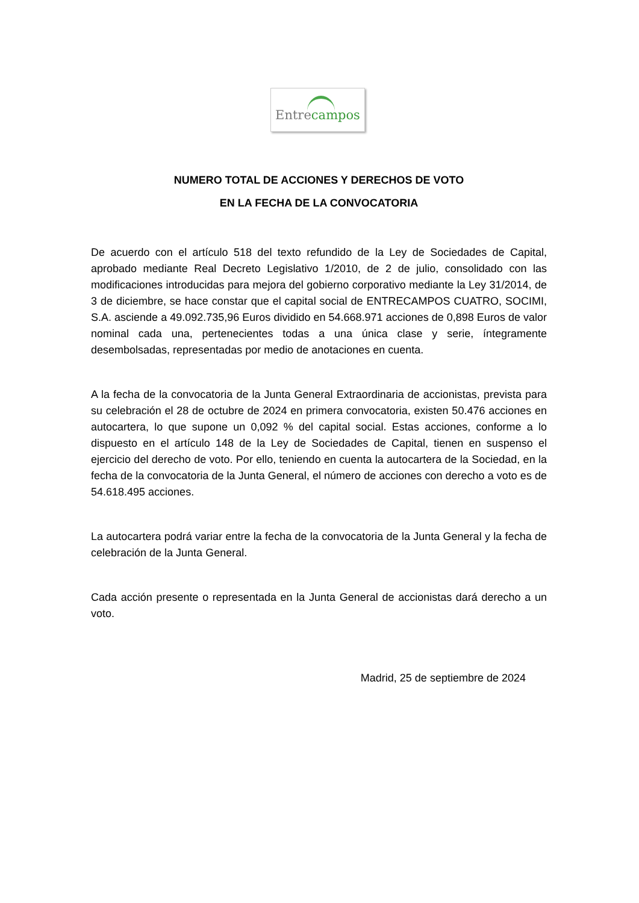Entrecampos
NUMERO TOTAL DE ACCIONES Y DERECHOS DE VOTO
EN LA FECHA DE LA CONVOCATORIA
De acuerdo con el artículo 518 del texto refundido de la Ley de Sociedades de Capital, aprobado mediante Real Decreto Legislativo 1/2010, de 2 de julio, consolidado con las modificaciones introducidas para mejora del gobierno corporativo mediante la Ley 31/2014, de 3 de diciembre, se hace constar que el capital social de ENTRECAMPOS CUATRO, SOCIMI, S.A. asciende a 49.092.735,96 Euros dividido en 54.668.971 acciones de 0,898 Euros de valor nominal cada una, pertenecientes todas a una única clase y serie, íntegramente desembolsadas, representadas por medio de anotaciones en cuenta.
A la fecha de la convocatoria de la Junta General Extraordinaria de accionistas, prevista para su celebración el 28 de octubre de 2024 en primera convocatoria, existen 50.476 acciones en autocartera, lo que supone un 0,092 % del capital social. Estas acciones, conforme a lo dispuesto en el artículo 148 de la Ley de Sociedades de Capital, tienen en suspenso el ejercicio del derecho de voto. Por ello, teniendo en cuenta la autocartera de la Sociedad, en la fecha de la convocatoria de la Junta General, el número de acciones con derecho a voto es de 54.618.495 acciones.
La autocartera podrá variar entre la fecha de la convocatoria de la Junta General y la fecha de celebración de la Junta General.
Cada acción presente o representada en la Junta General de accionistas dará derecho a un voto.
Madrid, 25 de septiembre de 2024